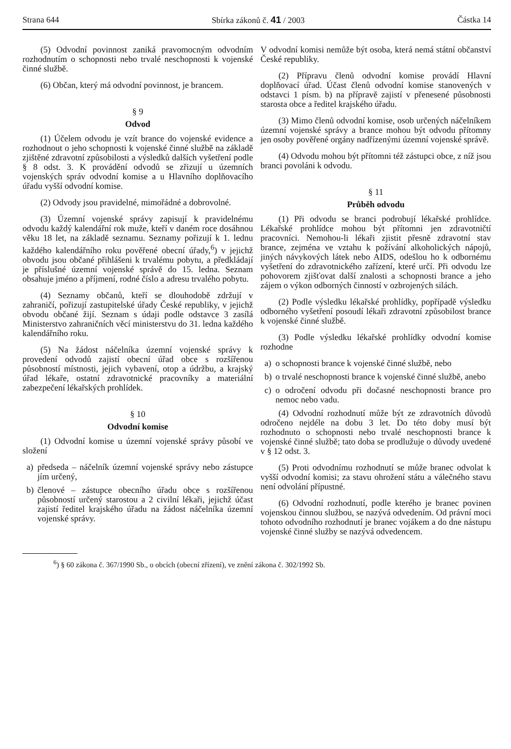Strana 644 Sbírka zákonů č. 41 / 2003 Částka 14
(5) Odvodní povinnost zaniká pravomocným odvodním rozhodnutím o schopnosti nebo trvalé neschopnosti k vojenské činné službě.
(6) Občan, který má odvodní povinnost, je brancem.
§ 9
Odvod
(1) Účelem odvodu je vzít brance do vojenské evidence a rozhodnout o jeho schopnosti k vojenské činné službě na základě zjištěné zdravotní způsobilosti a výsledků dalších vyšetření podle § 8 odst. 3. K provádění odvodů se zřizují u územních vojenských správ odvodní komise a u Hlavního doplňovacího úřadu vyšší odvodní komise.
(2) Odvody jsou pravidelné, mimořádné a dobrovolné.
(3) Územní vojenské správy zapisují k pravidelnému odvodu každý kalendářní rok muže, kteří v daném roce dosáhnou věku 18 let, na základě seznamu. Seznamy pořizují k 1. lednu každého kalendářního roku pověřené obecní úřady,<sup>6</sup>) v jejichž obvodu jsou občané přihlášeni k trvalému pobytu, a předkládají je příslušné územní vojenské správě do 15. ledna. Seznam obsahuje jméno a příjmení, rodné číslo a adresu trvalého pobytu.
(4) Seznamy občanů, kteří se dlouhodobě zdržují v zahraničí, pořizují zastupitelské úřady České republiky, v jejichž obvodu občané žijí. Seznam s údaji podle odstavce 3 zasílá Ministerstvo zahraničních věcí ministerstvu do 31. ledna každého kalendářního roku.
(5) Na žádost náčelníka územní vojenské správy k provedení odvodů zajistí obecní úřad obce s rozšířenou působností místnosti, jejich vybavení, otop a údržbu, a krajský úřad lékaře, ostatní zdravotnické pracovníky a materiální zabezpečení lékařských prohlídek.
§ 10
Odvodní komise
(1) Odvodní komise u územní vojenské správy působí ve složení
a) předseda – náčelník územní vojenské správy nebo zástupce jím určený,
b) členové – zástupce obecního úřadu obce s rozšířenou působností určený starostou a 2 civilní lékaři, jejichž účast zajistí ředitel krajského úřadu na žádost náčelníka územní vojenské správy.
V odvodní komisi nemůže být osoba, která nemá státní občanství České republiky.
(2) Přípravu členů odvodní komise provádí Hlavní doplňovací úřad. Účast členů odvodní komise stanovených v odstavci 1 písm. b) na přípravě zajistí v přenesené působnosti starosta obce a ředitel krajského úřadu.
(3) Mimo členů odvodní komise, osob určených náčelníkem územní vojenské správy a brance mohou být odvodu přítomny jen osoby pověřené orgány nadřízenými územní vojenské správě.
(4) Odvodu mohou být přítomni též zástupci obce, z níž jsou branci povoláni k odvodu.
§ 11
Průběh odvodu
(1) Při odvodu se branci podrobují lékařské prohlídce. Lékařské prohlídce mohou být přítomni jen zdravotničtí pracovníci. Nemohou-li lékaři zjistit přesně zdravotní stav brance, zejména ve vztahu k požívání alkoholických nápojů, jiných návykových látek nebo AIDS, odešlou ho k odbornému vyšetření do zdravotnického zařízení, které určí. Při odvodu lze pohovorem zjišťovat další znalosti a schopnosti brance a jeho zájem o výkon odborných činností v ozbrojených silách.
(2) Podle výsledku lékařské prohlídky, popřípadě výsledku odborného vyšetření posoudí lékaři zdravotní způsobilost brance k vojenské činné službě.
(3) Podle výsledku lékařské prohlídky odvodní komise rozhodne
a) o schopnosti brance k vojenské činné službě, nebo
b) o trvalé neschopnosti brance k vojenské činné službě, anebo
c) o odročení odvodu při dočasné neschopnosti brance pro nemoc nebo vadu.
(4) Odvodní rozhodnutí může být ze zdravotních důvodů odročeno nejdéle na dobu 3 let. Do této doby musí být rozhodnuto o schopnosti nebo trvalé neschopnosti brance k vojenské činné službě; tato doba se prodlužuje o důvody uvedené v § 12 odst. 3.
(5) Proti odvodnímu rozhodnutí se může branec odvolat k vyšší odvodní komisi; za stavu ohrožení státu a válečného stavu není odvolání přípustné.
(6) Odvodní rozhodnutí, podle kterého je branec povinen vojenskou činnou službou, se nazývá odvedením. Od právní moci tohoto odvodního rozhodnutí je branec vojákem a do dne nástupu vojenské činné služby se nazývá odvedencem.
<sup>6</sup>) § 60 zákona č. 367/1990 Sb., o obcích (obecní zřízení), ve znění zákona č. 302/1992 Sb.